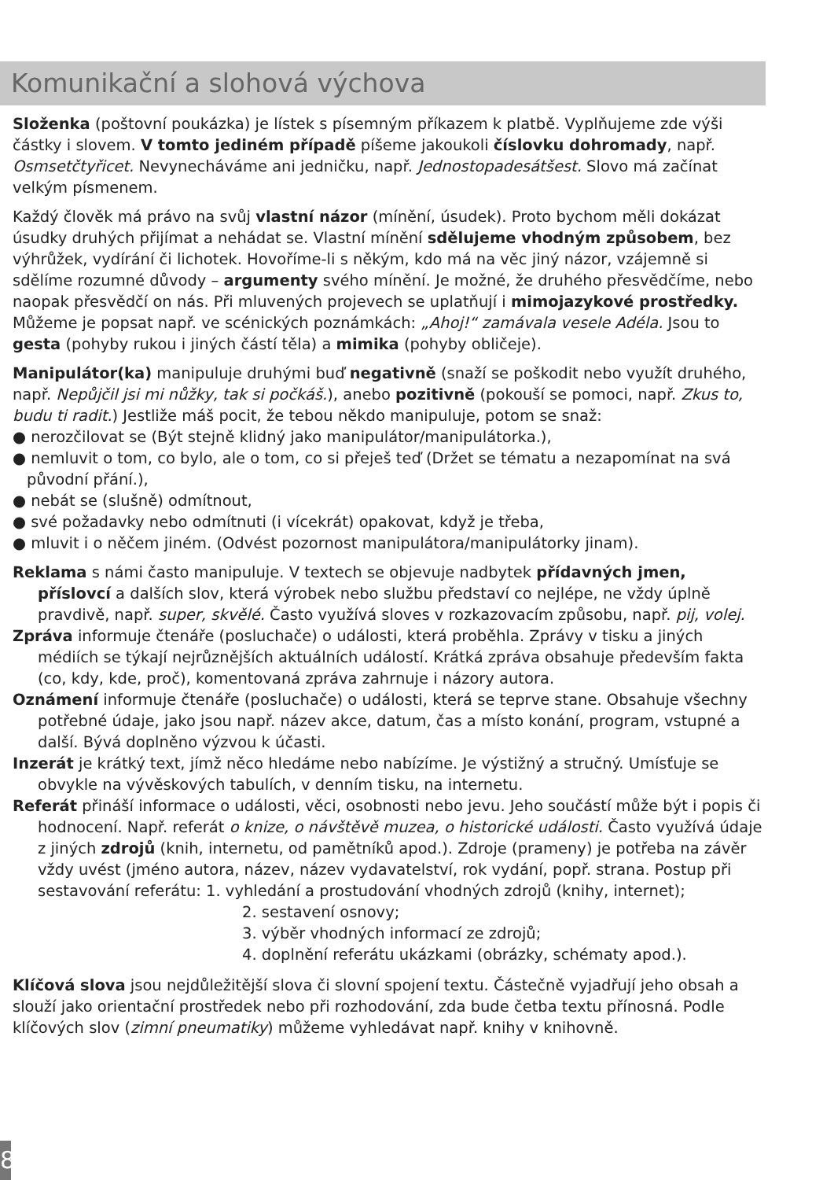Komunikační a slohová výchova
Složenka (poštovní poukázka) je lístek s písemným příkazem k platbě. Vyplňujeme zde výši částky i slovem. V tomto jediném případě píšeme jakoukoli číslovku dohromady, např. Osmsetčtyřicet. Nevynecháváme ani jedničku, např. Jednostopadesátšest. Slovo má začínat velkým písmenem.
Každý člověk má právo na svůj vlastní názor (mínění, úsudek). Proto bychom měli dokázat úsudky druhých přijímat a nehádat se. Vlastní mínění sdělujeme vhodným způsobem, bez výhrůžek, vydírání či lichotek. Hovoříme-li s někým, kdo má na věc jiný názor, vzájemně si sdělíme rozumné důvody – argumenty svého mínění. Je možné, že druhého přesvědčíme, nebo naopak přesvědčí on nás. Při mluvených projevech se uplatňují i mimojazykové prostředky. Můžeme je popsat např. ve scénických poznámkách: „Ahoj!“ zamávala vesele Adéla. Jsou to gesta (pohyby rukou i jiných částí těla) a mimika (pohyby obličeje).
Manipulátor(ka) manipuluje druhými buď negativně (snaží se poškodit nebo využít druhého, např. Nepůjčil jsi mi nůžky, tak si počkáš.), anebo pozitivně (pokouší se pomoci, např. Zkus to, budu ti radit.) Jestliže máš pocit, že tebou někdo manipuluje, potom se snaž:
● nerozčilovat se (Být stejně klidný jako manipulátor/manipulátorka.),
● nemluvit o tom, co bylo, ale o tom, co si přeješ teď (Držet se tématu a nezapomínat na svá původní přání.),
● nebát se (slušně) odmítnout,
● své požadavky nebo odmítnuti (i vícekrát) opakovat, když je třeba,
● mluvit i o něčem jiném. (Odvést pozornost manipulátora/manipulátorky jinam).
Reklama s námi často manipuluje. V textech se objevuje nadbytek přídavných jmen, příslovcí a dalších slov, která výrobek nebo službu představí co nejlépe, ne vždy úplně pravdivě, např. super, skvělé. Často využívá sloves v rozkazovacím způsobu, např. pij, volej.
Zpráva informuje čtenáře (posluchače) o události, která proběhla. Zprávy v tisku a jiných médiích se týkají nejrůznějších aktuálních událostí. Krátká zpráva obsahuje především fakta (co, kdy, kde, proč), komentovaná zpráva zahrnuje i názory autora.
Oznámení informuje čtenáře (posluchače) o události, která se teprve stane. Obsahuje všechny potřebné údaje, jako jsou např. název akce, datum, čas a místo konání, program, vstupné a další. Bývá doplněno výzvou k účasti.
Inzerát je krátký text, jímž něco hledáme nebo nabízíme. Je výstižný a stručný. Umísťuje se obvykle na vývěskových tabulích, v denním tisku, na internetu.
Referát přináší informace o události, věci, osobnosti nebo jevu. Jeho součástí může být i popis či hodnocení. Např. referát o knize, o návštěvě muzea, o historické události. Často využívá údaje z jiných zdrojů (knih, internetu, od pamětníků apod.). Zdroje (prameny) je potřeba na závěr vždy uvést (jméno autora, název, název vydavatelství, rok vydání, popř. strana. Postup při sestavování referátu: 1. vyhledání a prostudování vhodných zdrojů (knihy, internet);
2. sestavení osnovy;
3. výběr vhodných informací ze zdrojů;
4. doplnění referátu ukázkami (obrázky, schématy apod.).
Klíčová slova jsou nejdůležitější slova či slovní spojení textu. Částečně vyjadřují jeho obsah a slouží jako orientační prostředek nebo při rozhodování, zda bude četba textu přínosná. Podle klíčových slov (zimní pneumatiky) můžeme vyhledávat např. knihy v knihovně.
8